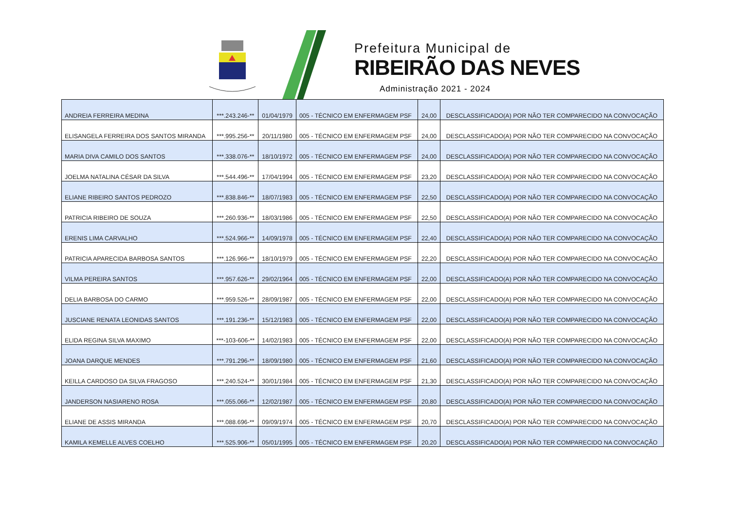Prefeitura Municipal de
RIBEIRÃO DAS NEVES
Administração 2021 - 2024
| ANDREIA FERREIRA MEDINA | ***.243.246-** | 01/04/1979 | 005 - TÉCNICO EM ENFERMAGEM PSF | 24,00 | DESCLASSIFICADO(A) POR NÃO TER COMPARECIDO NA CONVOCAÇÃO |
| ELISANGELA FERREIRA DOS SANTOS MIRANDA | ***.995.256-** | 20/11/1980 | 005 - TÉCNICO EM ENFERMAGEM PSF | 24,00 | DESCLASSIFICADO(A) POR NÃO TER COMPARECIDO NA CONVOCAÇÃO |
| MARIA DIVA CAMILO DOS SANTOS | ***.338.076-** | 18/10/1972 | 005 - TÉCNICO EM ENFERMAGEM PSF | 24,00 | DESCLASSIFICADO(A) POR NÃO TER COMPARECIDO NA CONVOCAÇÃO |
| JOELMA NATALINA CÉSAR DA SILVA | ***.544.496-** | 17/04/1994 | 005 - TÉCNICO EM ENFERMAGEM PSF | 23,20 | DESCLASSIFICADO(A) POR NÃO TER COMPARECIDO NA CONVOCAÇÃO |
| ELIANE RIBEIRO SANTOS PEDROZO | ***.838.846-** | 18/07/1983 | 005 - TÉCNICO EM ENFERMAGEM PSF | 22,50 | DESCLASSIFICADO(A) POR NÃO TER COMPARECIDO NA CONVOCAÇÃO |
| PATRICIA RIBEIRO DE SOUZA | ***.260.936-** | 18/03/1986 | 005 - TÉCNICO EM ENFERMAGEM PSF | 22,50 | DESCLASSIFICADO(A) POR NÃO TER COMPARECIDO NA CONVOCAÇÃO |
| ERENIS LIMA CARVALHO | ***.524.966-** | 14/09/1978 | 005 - TÉCNICO EM ENFERMAGEM PSF | 22,40 | DESCLASSIFICADO(A) POR NÃO TER COMPARECIDO NA CONVOCAÇÃO |
| PATRICIA APARECIDA BARBOSA SANTOS | ***.126.966-** | 18/10/1979 | 005 - TÉCNICO EM ENFERMAGEM PSF | 22,20 | DESCLASSIFICADO(A) POR NÃO TER COMPARECIDO NA CONVOCAÇÃO |
| VILMA PEREIRA SANTOS | ***.957.626-** | 29/02/1964 | 005 - TÉCNICO EM ENFERMAGEM PSF | 22,00 | DESCLASSIFICADO(A) POR NÃO TER COMPARECIDO NA CONVOCAÇÃO |
| DELIA BARBOSA DO CARMO | ***.959.526-** | 28/09/1987 | 005 - TÉCNICO EM ENFERMAGEM PSF | 22,00 | DESCLASSIFICADO(A) POR NÃO TER COMPARECIDO NA CONVOCAÇÃO |
| JUSCIANE RENATA LEONIDAS SANTOS | ***.191.236-** | 15/12/1983 | 005 - TÉCNICO EM ENFERMAGEM PSF | 22,00 | DESCLASSIFICADO(A) POR NÃO TER COMPARECIDO NA CONVOCAÇÃO |
| ELIDA REGINA SILVA MAXIMO | ***-103-606-** | 14/02/1983 | 005 - TÉCNICO EM ENFERMAGEM PSF | 22,00 | DESCLASSIFICADO(A) POR NÃO TER COMPARECIDO NA CONVOCAÇÃO |
| JOANA DARQUE MENDES | ***.791.296-** | 18/09/1980 | 005 - TÉCNICO EM ENFERMAGEM PSF | 21,60 | DESCLASSIFICADO(A) POR NÃO TER COMPARECIDO NA CONVOCAÇÃO |
| KEILLA CARDOSO DA SILVA FRAGOSO | ***.240.524-** | 30/01/1984 | 005 - TÉCNICO EM ENFERMAGEM PSF | 21,30 | DESCLASSIFICADO(A) POR NÃO TER COMPARECIDO NA CONVOCAÇÃO |
| JANDERSON NASIARENO ROSA | ***.055.066-** | 12/02/1987 | 005 - TÉCNICO EM ENFERMAGEM PSF | 20,80 | DESCLASSIFICADO(A) POR NÃO TER COMPARECIDO NA CONVOCAÇÃO |
| ELIANE DE ASSIS MIRANDA | ***.088.696-** | 09/09/1974 | 005 - TÉCNICO EM ENFERMAGEM PSF | 20,70 | DESCLASSIFICADO(A) POR NÃO TER COMPARECIDO NA CONVOCAÇÃO |
| KAMILA KEMELLE ALVES COELHO | ***.525.906-** | 05/01/1995 | 005 - TÉCNICO EM ENFERMAGEM PSF | 20,20 | DESCLASSIFICADO(A) POR NÃO TER COMPARECIDO NA CONVOCAÇÃO |